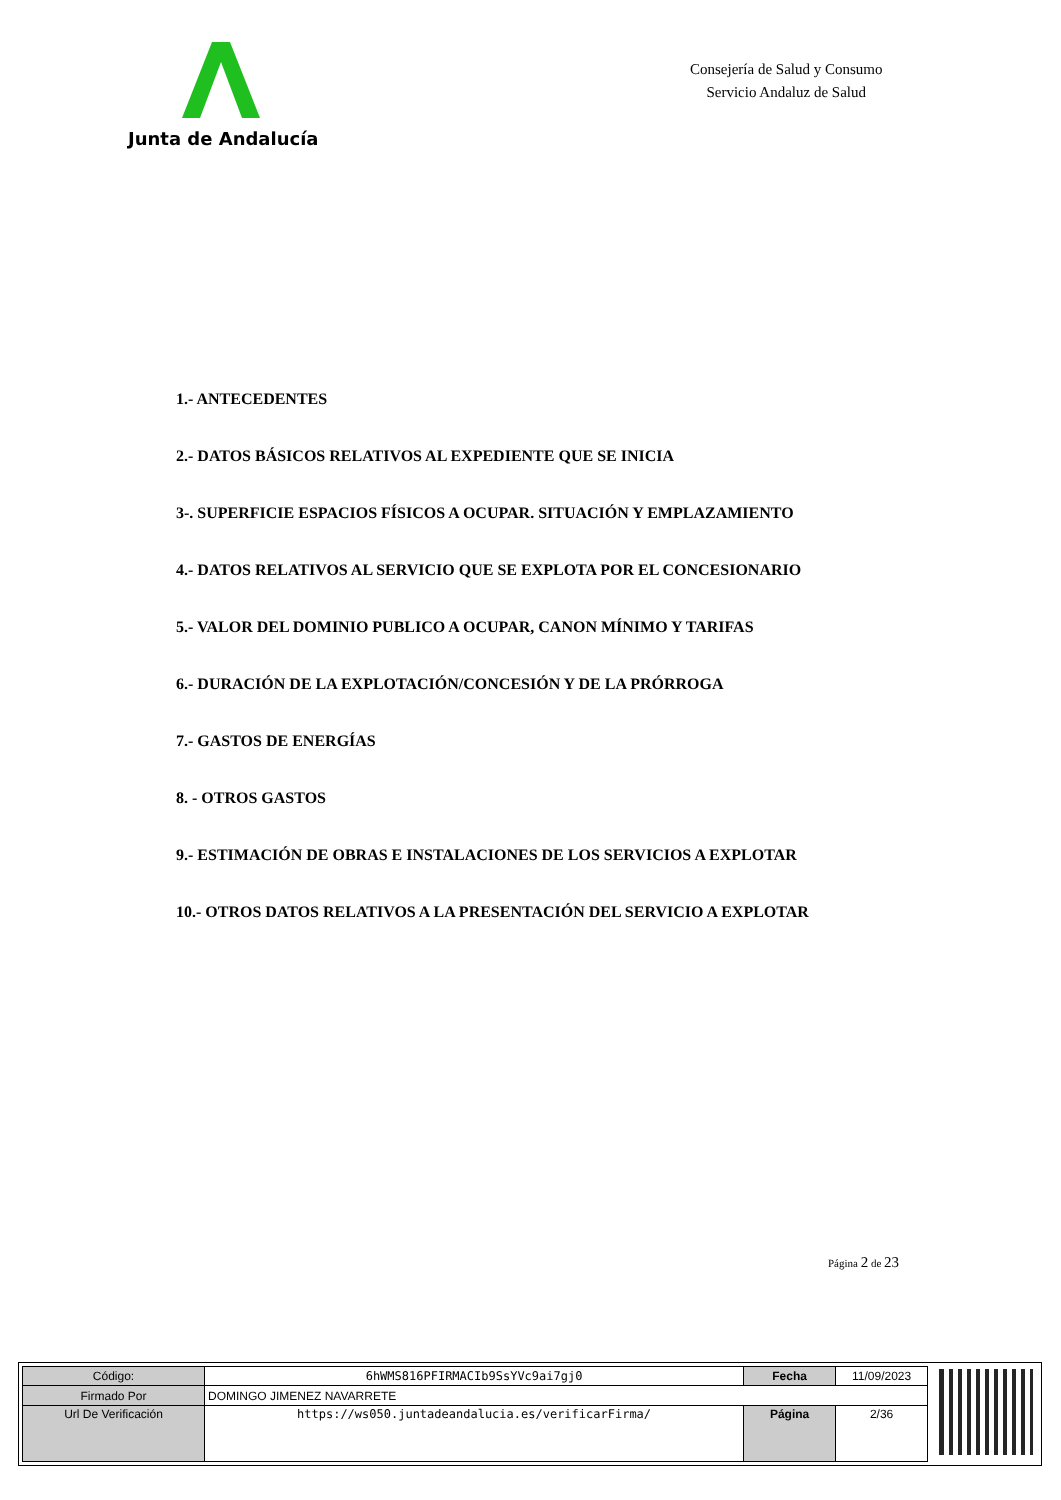Junta de Andalucía
Consejería de Salud y Consumo
Servicio Andaluz de Salud
1.- ANTECEDENTES
2.- DATOS BÁSICOS RELATIVOS AL EXPEDIENTE QUE SE INICIA
3-. SUPERFICIE ESPACIOS FÍSICOS A OCUPAR. SITUACIÓN Y EMPLAZAMIENTO
4.- DATOS RELATIVOS AL SERVICIO QUE SE EXPLOTA POR EL CONCESIONARIO
5.- VALOR DEL DOMINIO PUBLICO A OCUPAR, CANON MÍNIMO Y TARIFAS
6.- DURACIÓN DE LA EXPLOTACIÓN/CONCESIÓN Y DE LA PRÓRROGA
7.- GASTOS DE ENERGÍAS
8. - OTROS GASTOS
9.- ESTIMACIÓN DE OBRAS E INSTALACIONES DE LOS SERVICIOS A EXPLOTAR
10.- OTROS DATOS RELATIVOS A LA PRESENTACIÓN DEL SERVICIO A EXPLOTAR
Página 2 de 23
| Código: | 6hWMS816PFIRMACIb9SsYVc9ai7gj0 | Fecha | 11/09/2023 |
| Firmado Por | DOMINGO JIMENEZ NAVARRETE | | |
| Url De Verificación | https://ws050.juntadeandalucia.es/verificarFirma/ | Página | 2/36 |